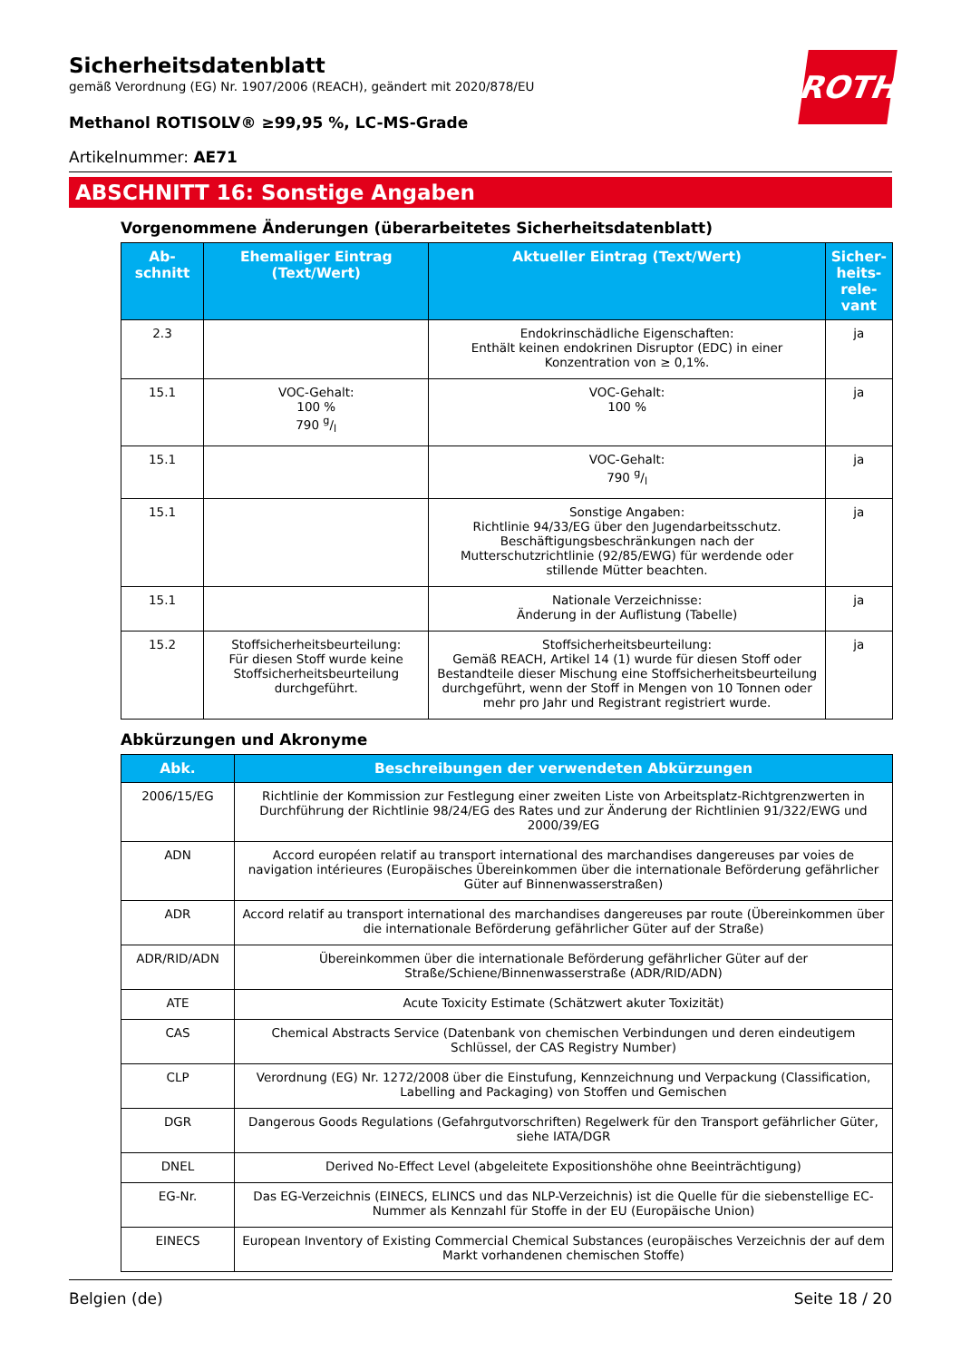Sicherheitsdatenblatt
gemäß Verordnung (EG) Nr. 1907/2006 (REACH), geändert mit 2020/878/EU
Methanol ROTISOLV® ≥99,95 %, LC-MS-Grade
ROTH
Artikelnummer: AE71
ABSCHNITT 16: Sonstige Angaben
Vorgenommene Änderungen (überarbeitetes Sicherheitsdatenblatt)
| Ab- schnitt | Ehemaliger Eintrag (Text/Wert) | Aktueller Eintrag (Text/Wert) | Sicher- heits- rele- vant |
| --- | --- | --- | --- |
| 2.3 | | Endokrinschädliche Eigenschaften: Enthält keinen endokrinen Disruptor (EDC) in einer Konzentration von ≥ 0,1%. | ja |
| 15.1 | VOC-Gehalt: 100 % 790 g/l | VOC-Gehalt: 100 % | ja |
| 15.1 | | VOC-Gehalt: 790 g/l | ja |
| 15.1 | | Sonstige Angaben: Richtlinie 94/33/EG über den Jugendarbeitsschutz. Beschäftigungsbeschränkungen nach der Mutterschutzrichtlinie (92/85/EWG) für werdende oder stillende Mütter beachten. | ja |
| 15.1 | | Nationale Verzeichnisse: Änderung in der Auflistung (Tabelle) | ja |
| 15.2 | Stoffsicherheitsbeurteilung: Für diesen Stoff wurde keine Stoffsicherheitsbeurteilung durchgeführt. | Stoffsicherheitsbeurteilung: Gemäß REACH, Artikel 14 (1) wurde für diesen Stoff oder Bestandteile dieser Mischung eine Stoffsicherheitsbeurteilung durchgeführt, wenn der Stoff in Mengen von 10 Tonnen oder mehr pro Jahr und Registrant registriert wurde. | ja |
Abkürzungen und Akronyme
| Abk. | Beschreibungen der verwendeten Abkürzungen |
| --- | --- |
| 2006/15/EG | Richtlinie der Kommission zur Festlegung einer zweiten Liste von Arbeitsplatz-Richtgrenzwerten in Durchführung der Richtlinie 98/24/EG des Rates und zur Änderung der Richtlinien 91/322/EWG und 2000/39/EG |
| ADN | Accord européen relatif au transport international des marchandises dangereuses par voies de navigation intérieures (Europäisches Übereinkommen über die internationale Beförderung gefährlicher Güter auf Binnenwasserstraßen) |
| ADR | Accord relatif au transport international des marchandises dangereuses par route (Übereinkommen über die internationale Beförderung gefährlicher Güter auf der Straße) |
| ADR/RID/ADN | Übereinkommen über die internationale Beförderung gefährlicher Güter auf der Straße/Schiene/Binnenwasserstraße (ADR/RID/ADN) |
| ATE | Acute Toxicity Estimate (Schätzwert akuter Toxizität) |
| CAS | Chemical Abstracts Service (Datenbank von chemischen Verbindungen und deren eindeutigem Schlüssel, der CAS Registry Number) |
| CLP | Verordnung (EG) Nr. 1272/2008 über die Einstufung, Kennzeichnung und Verpackung (Classification, Labelling and Packaging) von Stoffen und Gemischen |
| DGR | Dangerous Goods Regulations (Gefahrgutvorschriften) Regelwerk für den Transport gefährlicher Güter, siehe IATA/DGR |
| DNEL | Derived No-Effect Level (abgeleitete Expositionshöhe ohne Beeinträchtigung) |
| EG-Nr. | Das EG-Verzeichnis (EINECS, ELINCS und das NLP-Verzeichnis) ist die Quelle für die siebenstellige EC-Nummer als Kennzahl für Stoffe in der EU (Europäische Union) |
| EINECS | European Inventory of Existing Commercial Chemical Substances (europäisches Verzeichnis der auf dem Markt vorhandenen chemischen Stoffe) |
Belgien (de) Seite 18 / 20